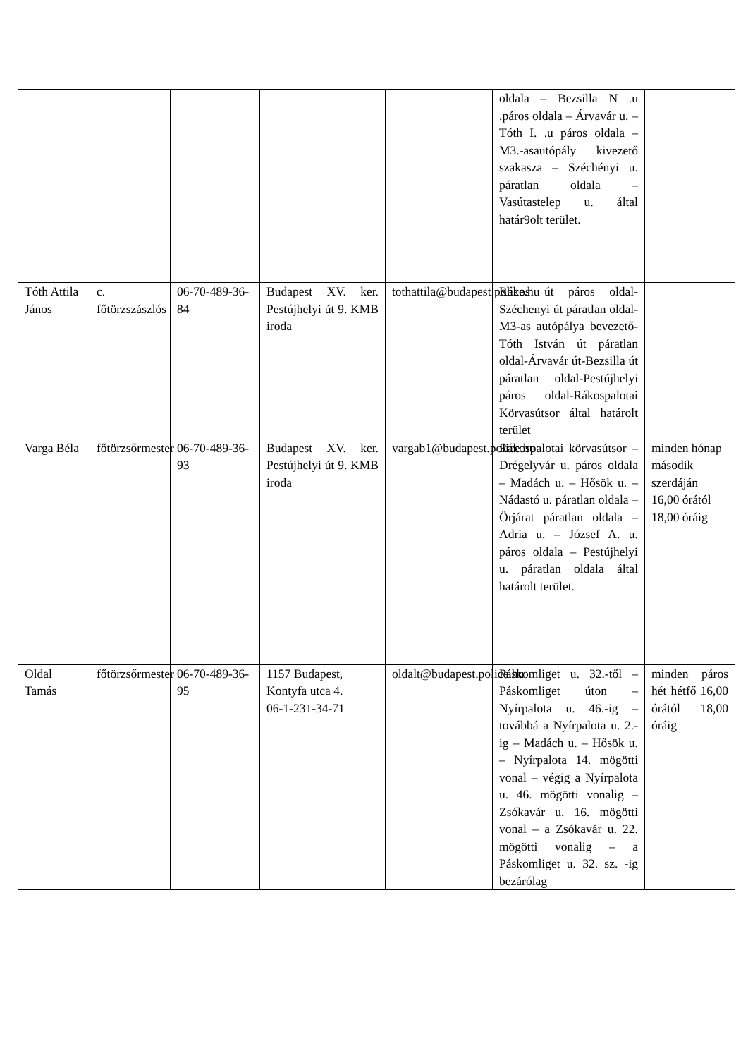| | | | | | oldala – Bezsilla N .u .páros oldala – Árvavár u. – Tóth I. .u páros oldala – M3.-asautópály kivezető szakasza – Széchényi u. páratlan oldala – Vasútastelep u. által határ9olt terület. | |
| Tóth Attila János | c. főtörzszászlós | 06-70-489-36-84 | Budapest XV. ker. Pestújhelyi út 9. KMB iroda | tothattila@budapest.police.hu | Rákos út páros oldal-Széchenyi út páratlan oldal-M3-as autópálya bevezető-Tóth István út páratlan oldal-Árvavár út-Bezsilla út páratlan oldal-Pestújhelyi páros oldal-Rákospalotai Körvasútsor által határolt terület | |
| Varga Béla | főtörzsőrmester | 06-70-489-36-93 | Budapest XV. ker. Pestújhelyi út 9. KMB iroda | vargab1@budapest.police.hu | Rákospalotai körvasútsor – Drégelyvár u. páros oldala – Madách u. – Hősök u. – Nádastó u. páratlan oldala – Őrjárat páratlan oldala – Adria u. – József A. u. páros oldala – Pestújhelyi u. páratlan oldala által határolt terület. | minden hónap második szerdáján 16,00 órától 18,00 óráig |
| Oldal Tamás | főtörzsőrmester | 06-70-489-36-95 | 1157 Budapest, Kontyfa utca 4. 06-1-231-34-71 | oldalt@budapest.police.hu | Páskomliget u. 32.-től – Páskomliget úton – Nyírpalota u. 46.-ig – továbbá a Nyírpalota u. 2.-ig – Madách u. – Hősök u. – Nyírpalota 14. mögötti vonal – végig a Nyírpalota u. 46. mögötti vonalig – Zsókavár u. 16. mögötti vonal – a Zsókavár u. 22. mögötti vonalig – a Páskomliget u. 32. sz. -ig bezárólag | minden páros hét hétfő 16,00 órától 18,00 óráig |